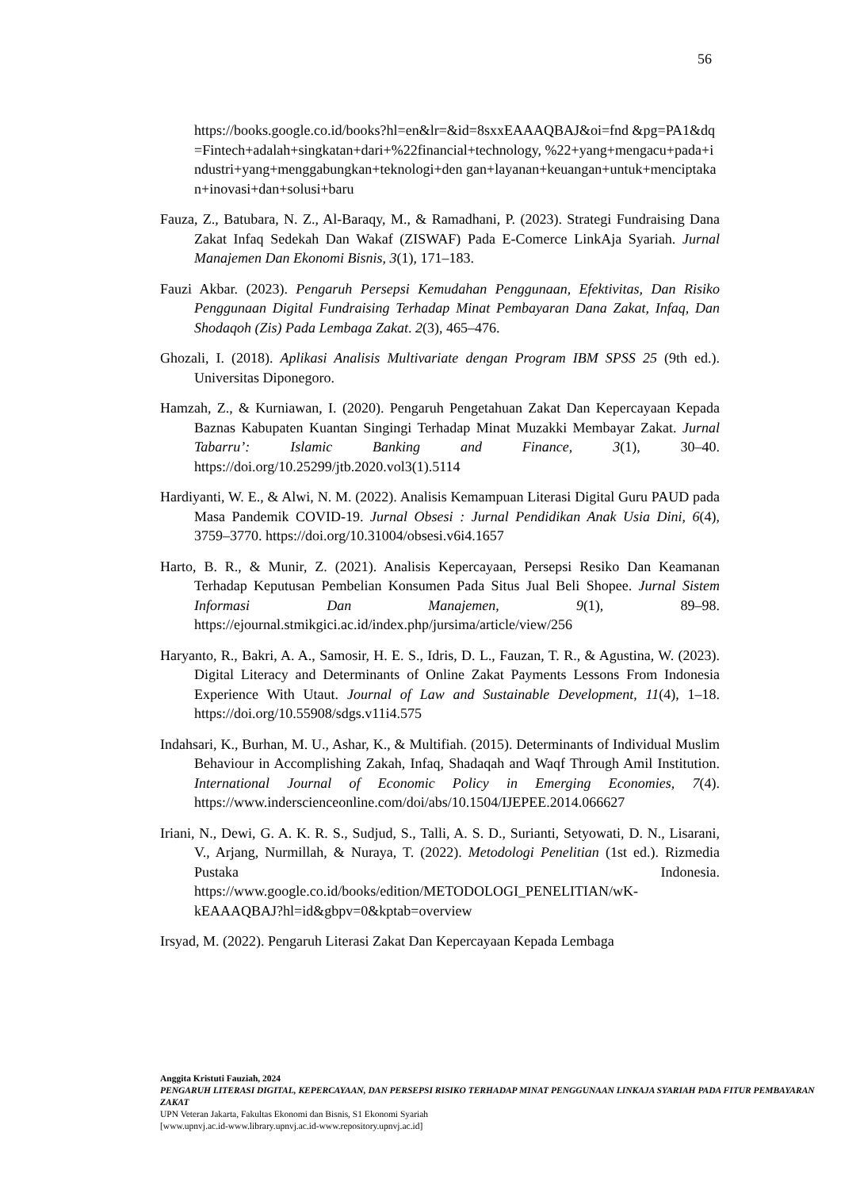56
https://books.google.co.id/books?hl=en&lr=&id=8sxxEAAAQBAJ&oi=fnd &pg=PA1&dq=Fintech+adalah+singkatan+dari+%22financial+technology, %22+yang+mengacu+pada+industri+yang+menggabungkan+teknologi+den gan+layanan+keuangan+untuk+menciptakan+inovasi+dan+solusi+baru
Fauza, Z., Batubara, N. Z., Al-Baraqy, M., & Ramadhani, P. (2023). Strategi Fundraising Dana Zakat Infaq Sedekah Dan Wakaf (ZISWAF) Pada E-Comerce LinkAja Syariah. Jurnal Manajemen Dan Ekonomi Bisnis, 3(1), 171–183.
Fauzi Akbar. (2023). Pengaruh Persepsi Kemudahan Penggunaan, Efektivitas, Dan Risiko Penggunaan Digital Fundraising Terhadap Minat Pembayaran Dana Zakat, Infaq, Dan Shodaqoh (Zis) Pada Lembaga Zakat. 2(3), 465–476.
Ghozali, I. (2018). Aplikasi Analisis Multivariate dengan Program IBM SPSS 25 (9th ed.). Universitas Diponegoro.
Hamzah, Z., & Kurniawan, I. (2020). Pengaruh Pengetahuan Zakat Dan Kepercayaan Kepada Baznas Kabupaten Kuantan Singingi Terhadap Minat Muzakki Membayar Zakat. Jurnal Tabarru’: Islamic Banking and Finance, 3(1), 30–40. https://doi.org/10.25299/jtb.2020.vol3(1).5114
Hardiyanti, W. E., & Alwi, N. M. (2022). Analisis Kemampuan Literasi Digital Guru PAUD pada Masa Pandemik COVID-19. Jurnal Obsesi : Jurnal Pendidikan Anak Usia Dini, 6(4), 3759–3770. https://doi.org/10.31004/obsesi.v6i4.1657
Harto, B. R., & Munir, Z. (2021). Analisis Kepercayaan, Persepsi Resiko Dan Keamanan Terhadap Keputusan Pembelian Konsumen Pada Situs Jual Beli Shopee. Jurnal Sistem Informasi Dan Manajemen, 9(1), 89–98. https://ejournal.stmikgici.ac.id/index.php/jursima/article/view/256
Haryanto, R., Bakri, A. A., Samosir, H. E. S., Idris, D. L., Fauzan, T. R., & Agustina, W. (2023). Digital Literacy and Determinants of Online Zakat Payments Lessons From Indonesia Experience With Utaut. Journal of Law and Sustainable Development, 11(4), 1–18. https://doi.org/10.55908/sdgs.v11i4.575
Indahsari, K., Burhan, M. U., Ashar, K., & Multifiah. (2015). Determinants of Individual Muslim Behaviour in Accomplishing Zakah, Infaq, Shadaqah and Waqf Through Amil Institution. International Journal of Economic Policy in Emerging Economies, 7(4). https://www.inderscienceonline.com/doi/abs/10.1504/IJEPEE.2014.066627
Iriani, N., Dewi, G. A. K. R. S., Sudjud, S., Talli, A. S. D., Surianti, Setyowati, D. N., Lisarani, V., Arjang, Nurmillah, & Nuraya, T. (2022). Metodologi Penelitian (1st ed.). Rizmedia Pustaka Indonesia. https://www.google.co.id/books/edition/METODOLOGI_PENELITIAN/wK-kEAAAQBAJ?hl=id&gbpv=0&kptab=overview
Irsyad, M. (2022). Pengaruh Literasi Zakat Dan Kepercayaan Kepada Lembaga
Anggita Kristuti Fauziah, 2024
PENGARUH LITERASI DIGITAL, KEPERCAYAAN, DAN PERSEPSI RISIKO TERHADAP MINAT PENGGUNAAN LINKAJA SYARIAH PADA FITUR PEMBAYARAN ZAKAT
UPN Veteran Jakarta, Fakultas Ekonomi dan Bisnis, S1 Ekonomi Syariah
[www.upnvj.ac.id-www.library.upnvj.ac.id-www.repository.upnvj.ac.id]